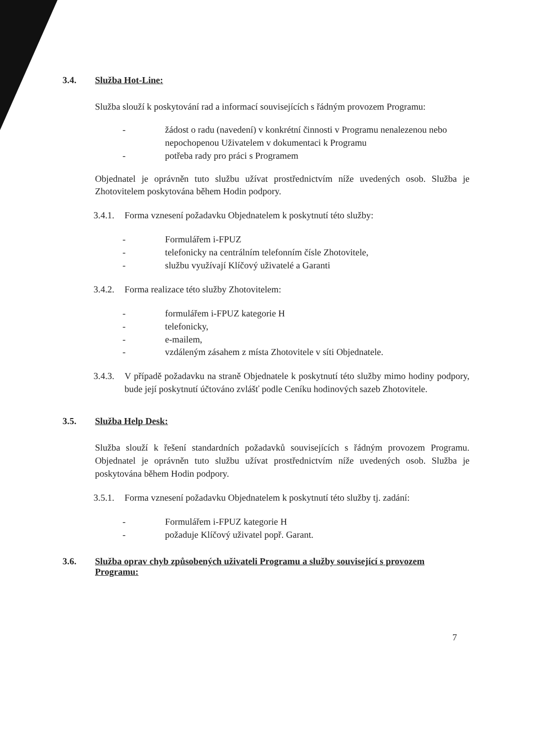3.4. Služba Hot-Line:
Služba slouží k poskytování rad a informací souvisejících s řádným provozem Programu:
- žádost o radu (navedení) v konkrétní činnosti v Programu nenalezenou nebo nepochopenou Uživatelem v dokumentaci k Programu
- potřeba rady pro práci s Programem
Objednatel je oprávněn tuto službu užívat prostřednictvím níže uvedených osob. Služba je Zhotovitelem poskytována během Hodin podpory.
3.4.1. Forma vznesení požadavku Objednatelem k poskytnutí této služby:
- Formulářem i-FPUZ
- telefonicky na centrálním telefonním čísle Zhotovitele,
- službu využívají Klíčový uživatelé a Garanti
3.4.2. Forma realizace této služby Zhotovitelem:
- formulářem i-FPUZ kategorie H
- telefonicky,
- e-mailem,
- vzdáleným zásahem z místa Zhotovitele v síti Objednatele.
3.4.3. V případě požadavku na straně Objednatele k poskytnutí této služby mimo hodiny podpory, bude její poskytnutí účtováno zvlášť podle Ceníku hodinových sazeb Zhotovitele.
3.5. Služba Help Desk:
Služba slouží k řešení standardních požadavků souvisejících s řádným provozem Programu. Objednatel je oprávněn tuto službu užívat prostřednictvím níže uvedených osob. Služba je poskytována během Hodin podpory.
3.5.1. Forma vznesení požadavku Objednatelem k poskytnutí této služby tj. zadání:
- Formulářem i-FPUZ kategorie H
- požaduje Klíčový uživatel popř. Garant.
3.6. Služba oprav chyb způsobených uživateli Programu a služby související s provozem Programu:
7